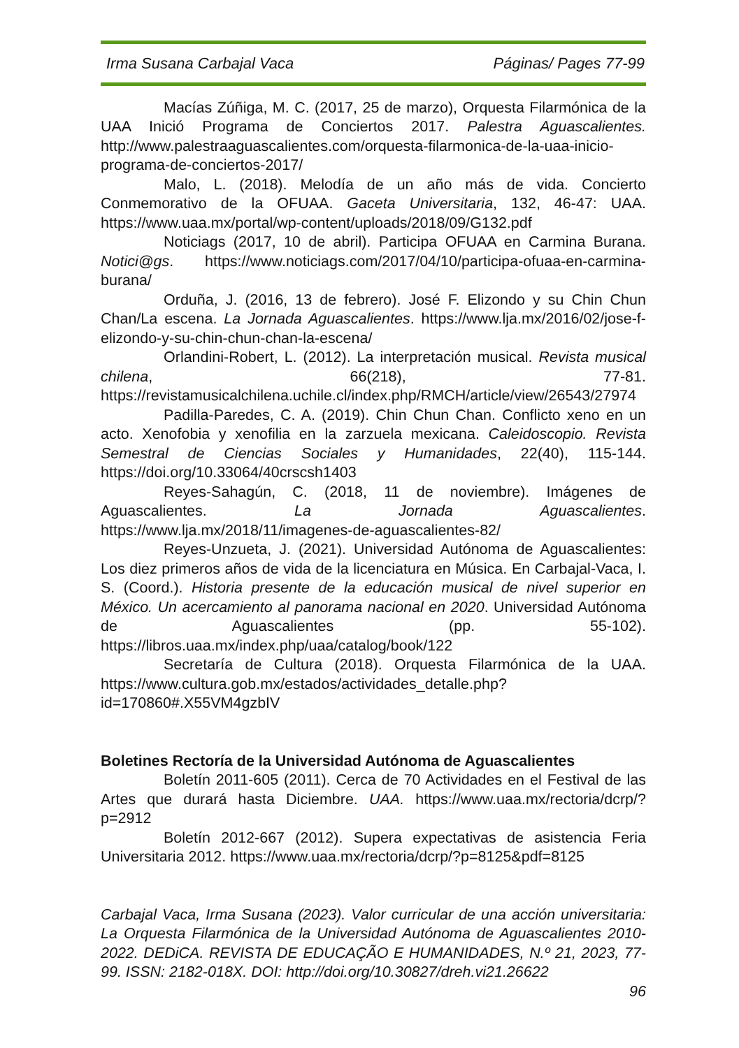Irma Susana Carbajal Vaca Páginas/ Pages 77-99
Macías Zúñiga, M. C. (2017, 25 de marzo), Orquesta Filarmónica de la UAA Inició Programa de Conciertos 2017. Palestra Aguascalientes. http://www.palestraaguascalientes.com/orquesta-filarmonica-de-la-uaa-inicio-programa-de-conciertos-2017/
Malo, L. (2018). Melodía de un año más de vida. Concierto Conmemorativo de la OFUAA. Gaceta Universitaria, 132, 46-47: UAA. https://www.uaa.mx/portal/wp-content/uploads/2018/09/G132.pdf
Noticiags (2017, 10 de abril). Participa OFUAA en Carmina Burana. Notici@gs. https://www.noticiags.com/2017/04/10/participa-ofuaa-en-carmina-burana/
Orduña, J. (2016, 13 de febrero). José F. Elizondo y su Chin Chun Chan/La escena. La Jornada Aguascalientes. https://www.lja.mx/2016/02/jose-f-elizondo-y-su-chin-chun-chan-la-escena/
Orlandini-Robert, L. (2012). La interpretación musical. Revista musical chilena, 66(218), 77-81. https://revistamusicalchilena.uchile.cl/index.php/RMCH/article/view/26543/27974
Padilla-Paredes, C. A. (2019). Chin Chun Chan. Conflicto xeno en un acto. Xenofobia y xenofilia en la zarzuela mexicana. Caleidoscopio. Revista Semestral de Ciencias Sociales y Humanidades, 22(40), 115-144. https://doi.org/10.33064/40crscsh1403
Reyes-Sahagún, C. (2018, 11 de noviembre). Imágenes de Aguascalientes. La Jornada Aguascalientes. https://www.lja.mx/2018/11/imagenes-de-aguascalientes-82/
Reyes-Unzueta, J. (2021). Universidad Autónoma de Aguascalientes: Los diez primeros años de vida de la licenciatura en Música. En Carbajal-Vaca, I. S. (Coord.). Historia presente de la educación musical de nivel superior en México. Un acercamiento al panorama nacional en 2020. Universidad Autónoma de Aguascalientes (pp. 55-102). https://libros.uaa.mx/index.php/uaa/catalog/book/122
Secretaría de Cultura (2018). Orquesta Filarmónica de la UAA. https://www.cultura.gob.mx/estados/actividades_detalle.php?id=170860#.X55VM4gzbIV
Boletines Rectoría de la Universidad Autónoma de Aguascalientes
Boletín 2011-605 (2011). Cerca de 70 Actividades en el Festival de las Artes que durará hasta Diciembre. UAA. https://www.uaa.mx/rectoria/dcrp/?p=2912
Boletín 2012-667 (2012). Supera expectativas de asistencia Feria Universitaria 2012. https://www.uaa.mx/rectoria/dcrp/?p=8125&pdf=8125
Carbajal Vaca, Irma Susana (2023). Valor curricular de una acción universitaria: La Orquesta Filarmónica de la Universidad Autónoma de Aguascalientes 2010-2022. DEDiCA. REVISTA DE EDUCAÇÃO E HUMANIDADES, N.º 21, 2023, 77-99. ISSN: 2182-018X. DOI: http://doi.org/10.30827/dreh.vi21.26622
96